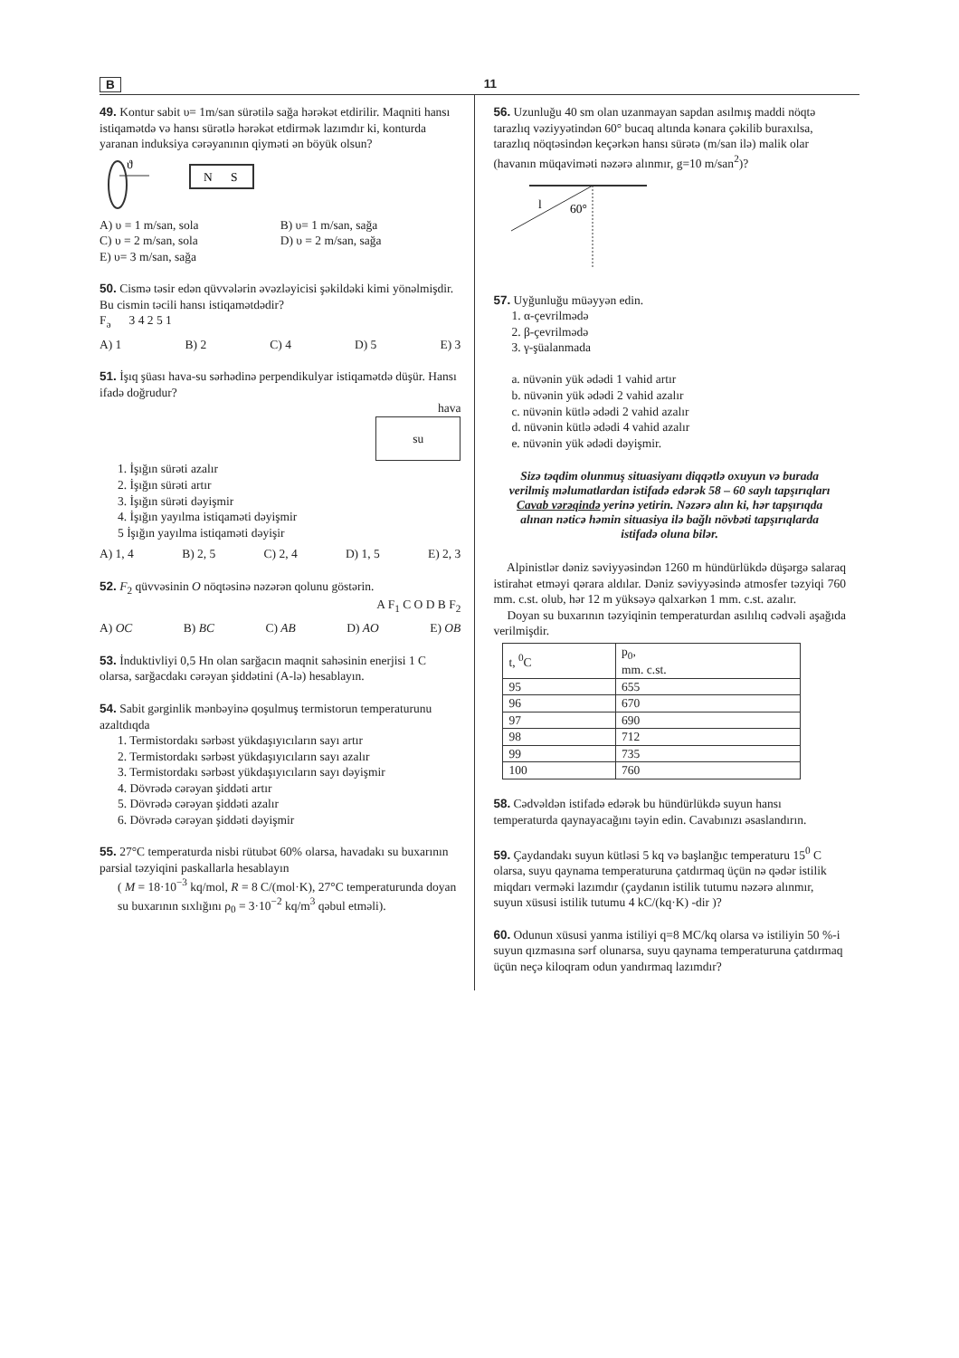B 11
49. Kontur sabit υ= 1m/san sürətilə sağa hərəkət etdirilir. Maqniti hansı istiqamətdə və hansı sürətlə hərəkət etdirmək lazımdır ki, konturda yaranan induksiya cərəyanının qiyməti ən böyük olsun?
ϑ
N
S
A) υ = 1 m/san, sola B) υ= 1 m/san, sağa C) υ = 2 m/san, sola D) υ = 2 m/san, sağa E) υ= 3 m/san, sağa
50. Cismə təsir edən qüvvələrin əvəzləyicisi şəkildəki kimi yönəlmişdir. Bu cismin təcili hansı istiqamətdədir?
F<sub>ə</sub> 3 4 2 5 1
A) 1 B) 2 C) 4 D) 5 E) 3
51. İşıq şüası hava-su sərhədinə perpendikulyar istiqamətdə düşür. Hansı ifadə doğrudur?
hava
su
1. İşığın sürəti azalır
2. İşığın sürəti artır
3. İşığın sürəti dəyişmir
4. İşığın yayılma istiqaməti dəyişmir
5 İşığın yayılma istiqaməti dəyişir
A) 1, 4 B) 2, 5 C) 2, 4 D) 1, 5 E) 2, 3
52. F<sub>2</sub> qüvvəsinin O nöqtəsinə nəzərən qolunu göstərin.
A F<sub>1</sub> C O D B F<sub>2</sub>
A) OC B) BC C) AB D) AO E) OB
53. İnduktivliyi 0,5 Hn olan sarğacın maqnit sahəsinin enerjisi 1 C olarsa, sarğacdakı cərəyan şiddətini (A-lə) hesablayın.
54. Sabit gərginlik mənbəyinə qoşulmuş termistorun temperaturunu azaltdıqda
1. Termistordakı sərbəst yükdaşıyıcıların sayı artır
2. Termistordakı sərbəst yükdaşıyıcıların sayı azalır
3. Termistordakı sərbəst yükdaşıyıcıların sayı dəyişmir
4. Dövrədə cərəyan şiddəti artır
5. Dövrədə cərəyan şiddəti azalır
6. Dövrədə cərəyan şiddəti dəyişmir
55. 27°C temperaturda nisbi rütubət 60% olarsa, havadakı su buxarının parsial təzyiqini paskallarla hesablayın
( M = 18·10<sup>−3</sup> kq/mol, R = 8 C/(mol·K), 27°C temperaturunda doyan su buxarının sıxlığını ρ<sub>0</sub> = 3·10<sup>−2</sup> kq/m<sup>3</sup> qəbul etməli).
56. Uzunluğu 40 sm olan uzanmayan sapdan asılmış maddi nöqtə tarazlıq vəziyyətindən 60° bucaq altında kənara çəkilib buraxılsa, tarazlıq nöqtəsindən keçərkən hansı sürətə (m/san ilə) malik olar (havanın müqaviməti nəzərə alınmır, g=10 m/san<sup>2</sup>)?
60°
l
57. Uyğunluğu müəyyən edin.
1. α-çevrilmədə
2. β-çevrilmədə
3. γ-şüalanmada
a. nüvənin yük ədədi 1 vahid artır
b. nüvənin yük ədədi 2 vahid azalır
c. nüvənin kütlə ədədi 2 vahid azalır
d. nüvənin kütlə ədədi 4 vahid azalır
e. nüvənin yük ədədi dəyişmir.
Sizə təqdim olunmuş situasiyanı diqqətlə oxuyun və burada verilmiş məlumatlardan istifadə edərək 58 – 60 saylı tapşırıqları Cavab vərəqində yerinə yetirin. Nəzərə alın ki, hər tapşırıqda alınan nəticə həmin situasiya ilə bağlı növbəti tapşırıqlarda istifadə oluna bilər.
Alpinistlər dəniz səviyyəsindən 1260 m hündürlükdə düşərgə salaraq istirahət etməyi qərara aldılar. Dəniz səviyyəsində atmosfer təzyiqi 760 mm. c.st. olub, hər 12 m yüksəyə qalxarkən 1 mm. c.st. azalır.
Doyan su buxarının təzyiqinin temperaturdan asılılıq cədvəli aşağıda verilmişdir.
| t, <sup>0</sup>C | p<sub>0</sub>, mm. c.st. |
| --- | --- |
| 95 | 655 |
| 96 | 670 |
| 97 | 690 |
| 98 | 712 |
| 99 | 735 |
| 100 | 760 |
58. Cədvəldən istifadə edərək bu hündürlükdə suyun hansı temperaturda qaynayacağını təyin edin. Cavabınızı əsaslandırın.
59. Çaydandakı suyun kütləsi 5 kq və başlanğıc temperaturu 15<sup>0</sup> C olarsa, suyu qaynama temperaturuna çatdırmaq üçün nə qədər istilik miqdarı verməki lazımdır (çaydanın istilik tutumu nəzərə alınmır, suyun xüsusi istilik tutumu 4 kC/(kq·K) -dir )?
60. Odunun xüsusi yanma istiliyi q=8 MC/kq olarsa və istiliyin 50 %-i suyun qızmasına sərf olunarsa, suyu qaynama temperaturuna çatdırmaq üçün neçə kiloqram odun yandırmaq lazımdır?